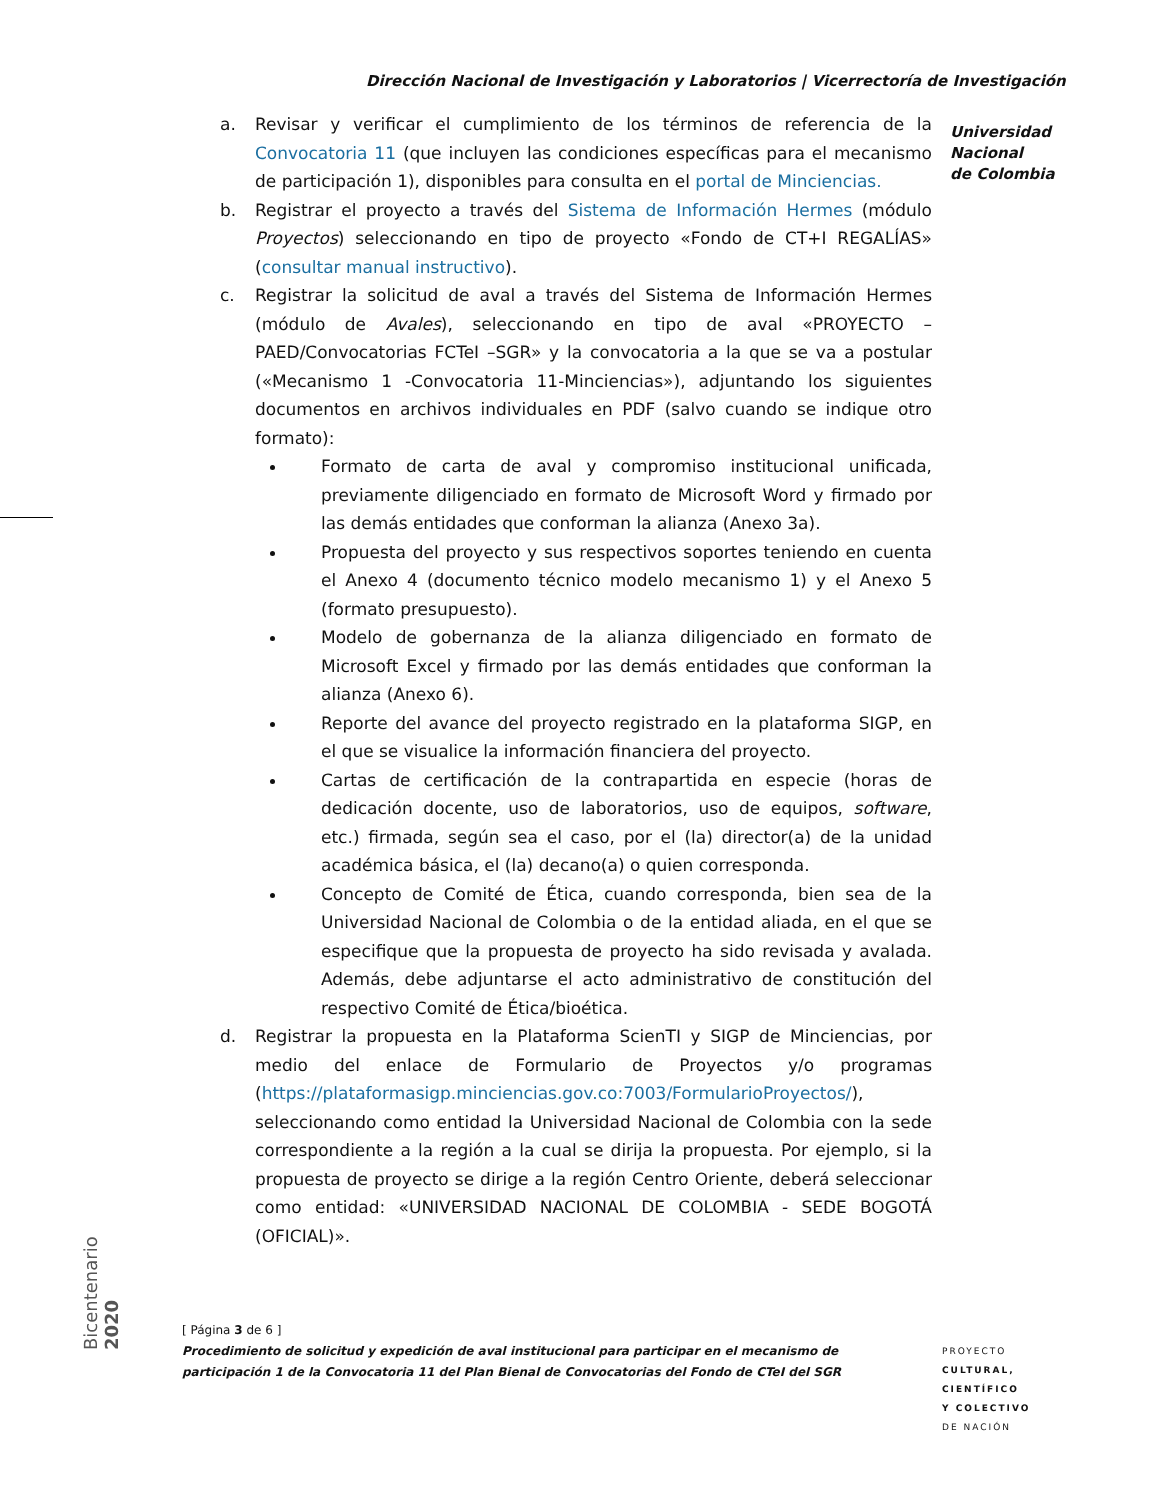Dirección Nacional de Investigación y Laboratorios | Vicerrectoría de Investigación
Universidad
Nacional
de Colombia
a. Revisar y verificar el cumplimiento de los términos de referencia de la Convocatoria 11 (que incluyen las condiciones específicas para el mecanismo de participación 1), disponibles para consulta en el portal de Minciencias.
b. Registrar el proyecto a través del Sistema de Información Hermes (módulo Proyectos) seleccionando en tipo de proyecto «Fondo de CT+I REGALÍAS» (consultar manual instructivo).
c. Registrar la solicitud de aval a través del Sistema de Información Hermes (módulo de Avales), seleccionando en tipo de aval «PROYECTO – PAED/Convocatorias FCTeI –SGR» y la convocatoria a la que se va a postular («Mecanismo 1 -Convocatoria 11-Minciencias»), adjuntando los siguientes documentos en archivos individuales en PDF (salvo cuando se indique otro formato):
Formato de carta de aval y compromiso institucional unificada, previamente diligenciado en formato de Microsoft Word y firmado por las demás entidades que conforman la alianza (Anexo 3a).
Propuesta del proyecto y sus respectivos soportes teniendo en cuenta el Anexo 4 (documento técnico modelo mecanismo 1) y el Anexo 5 (formato presupuesto).
Modelo de gobernanza de la alianza diligenciado en formato de Microsoft Excel y firmado por las demás entidades que conforman la alianza (Anexo 6).
Reporte del avance del proyecto registrado en la plataforma SIGP, en el que se visualice la información financiera del proyecto.
Cartas de certificación de la contrapartida en especie (horas de dedicación docente, uso de laboratorios, uso de equipos, software, etc.) firmada, según sea el caso, por el (la) director(a) de la unidad académica básica, el (la) decano(a) o quien corresponda.
Concepto de Comité de Ética, cuando corresponda, bien sea de la Universidad Nacional de Colombia o de la entidad aliada, en el que se especifique que la propuesta de proyecto ha sido revisada y avalada. Además, debe adjuntarse el acto administrativo de constitución del respectivo Comité de Ética/bioética.
d. Registrar la propuesta en la Plataforma ScienTI y SIGP de Minciencias, por medio del enlace de Formulario de Proyectos y/o programas (https://plataformasigp.minciencias.gov.co:7003/FormularioProyectos/), seleccionando como entidad la Universidad Nacional de Colombia con la sede correspondiente a la región a la cual se dirija la propuesta. Por ejemplo, si la propuesta de proyecto se dirige a la región Centro Oriente, deberá seleccionar como entidad: «UNIVERSIDAD NACIONAL DE COLOMBIA - SEDE BOGOTÁ (OFICIAL)».
Bicentenario 2020
[ Página 3 de 6 ]
Procedimiento de solicitud y expedición de aval institucional para participar en el mecanismo de participación 1 de la Convocatoria 11 del Plan Bienal de Convocatorias del Fondo de CTeI del SGR
PROYECTO
CULTURAL,
CIENTÍFICO
Y COLECTIVO
DE NACIÓN